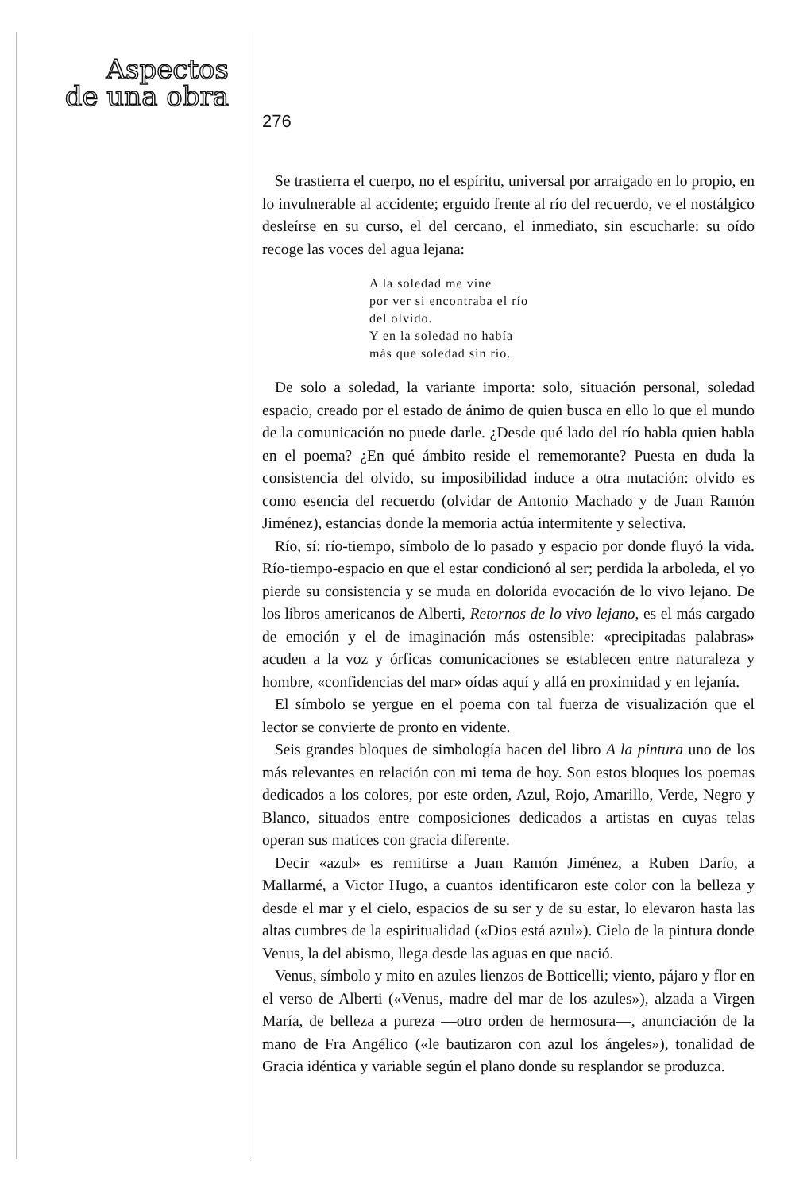Aspectos
de una obra
276
Se trastierra el cuerpo, no el espíritu, universal por arraigado en lo propio, en lo invulnerable al accidente; erguido frente al río del recuerdo, ve el nostálgico desleírse en su curso, el del cercano, el inmediato, sin escucharle: su oído recoge las voces del agua lejana:
A la soledad me vine
por ver si encontraba el río
del olvido.
Y en la soledad no había
más que soledad sin río.
De solo a soledad, la variante importa: solo, situación personal, soledad espacio, creado por el estado de ánimo de quien busca en ello lo que el mundo de la comunicación no puede darle. ¿Desde qué lado del río habla quien habla en el poema? ¿En qué ámbito reside el rememorante? Puesta en duda la consistencia del olvido, su imposibilidad induce a otra mutación: olvido es como esencia del recuerdo (olvidar de Antonio Machado y de Juan Ramón Jiménez), estancias donde la memoria actúa intermitente y selectiva.
Río, sí: río-tiempo, símbolo de lo pasado y espacio por donde fluyó la vida. Río-tiempo-espacio en que el estar condicionó al ser; perdida la arboleda, el yo pierde su consistencia y se muda en dolorida evocación de lo vivo lejano. De los libros americanos de Alberti, Retornos de lo vivo lejano, es el más cargado de emoción y el de imaginación más ostensible: «precipitadas palabras» acuden a la voz y órficas comunicaciones se establecen entre naturaleza y hombre, «confidencias del mar» oídas aquí y allá en proximidad y en lejanía.
El símbolo se yergue en el poema con tal fuerza de visualización que el lector se convierte de pronto en vidente.
Seis grandes bloques de simbología hacen del libro A la pintura uno de los más relevantes en relación con mi tema de hoy. Son estos bloques los poemas dedicados a los colores, por este orden, Azul, Rojo, Amarillo, Verde, Negro y Blanco, situados entre composiciones dedicados a artistas en cuyas telas operan sus matices con gracia diferente.
Decir «azul» es remitirse a Juan Ramón Jiménez, a Ruben Darío, a Mallarmé, a Victor Hugo, a cuantos identificaron este color con la belleza y desde el mar y el cielo, espacios de su ser y de su estar, lo elevaron hasta las altas cumbres de la espiritualidad («Dios está azul»). Cielo de la pintura donde Venus, la del abismo, llega desde las aguas en que nació.
Venus, símbolo y mito en azules lienzos de Botticelli; viento, pájaro y flor en el verso de Alberti («Venus, madre del mar de los azules»), alzada a Virgen María, de belleza a pureza —otro orden de hermosura—, anunciación de la mano de Fra Angélico («le bautizaron con azul los ángeles»), tonalidad de Gracia idéntica y variable según el plano donde su resplandor se produzca.